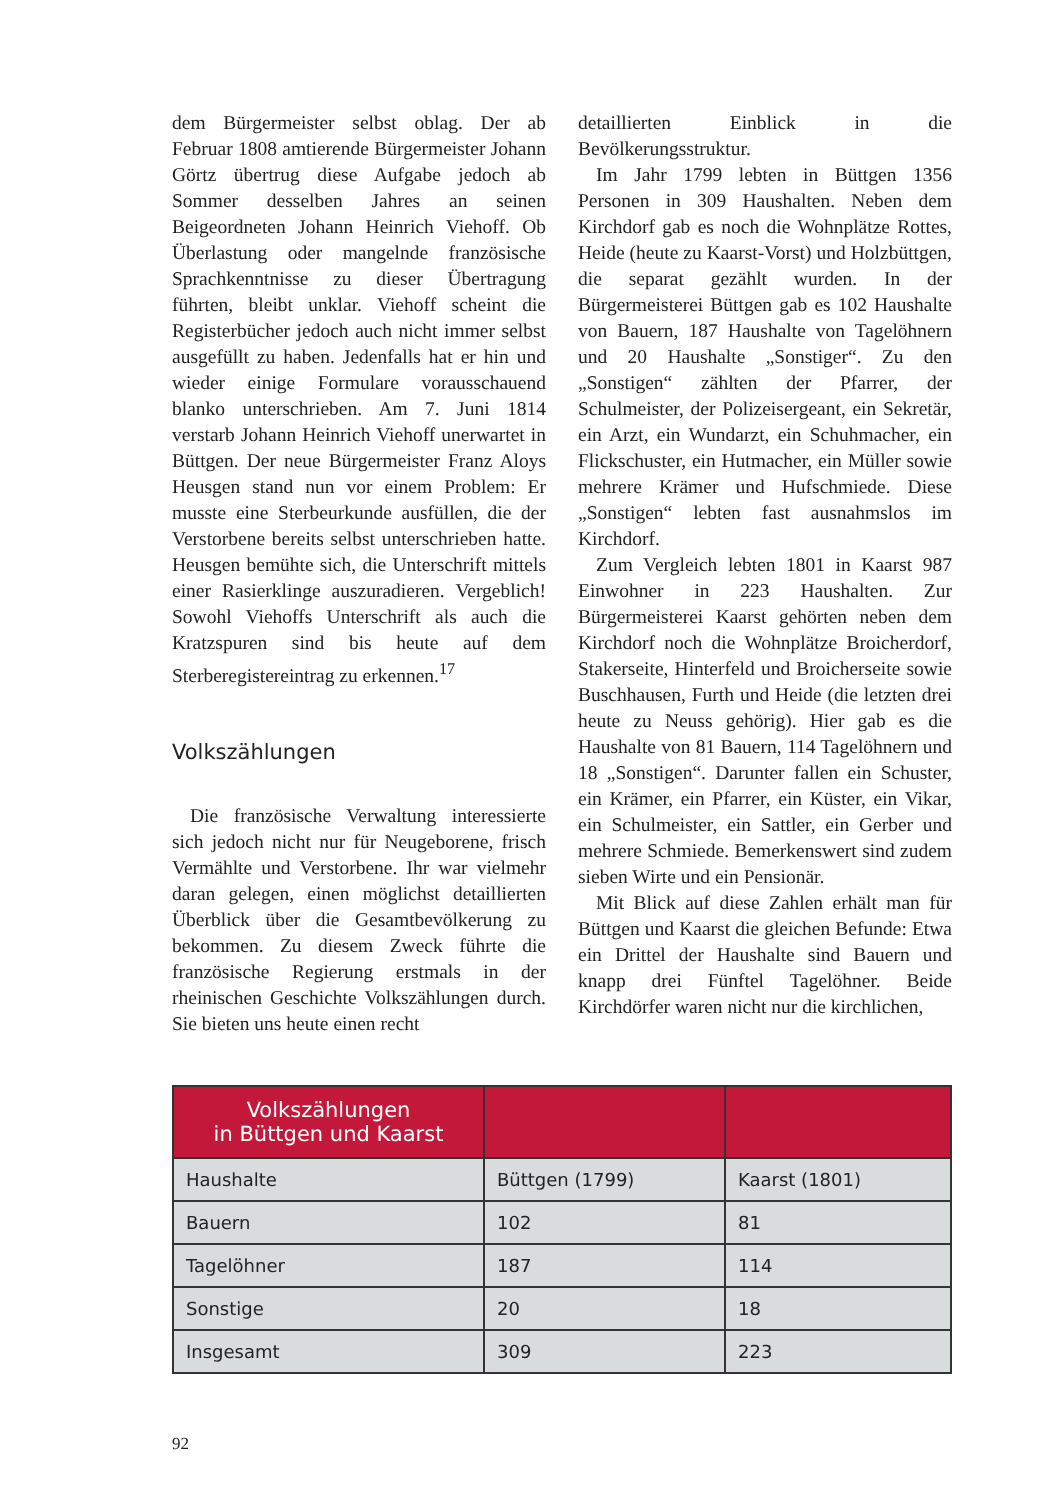dem Bürgermeister selbst oblag. Der ab Februar 1808 amtierende Bürgermeister Johann Görtz übertrug diese Aufgabe jedoch ab Sommer desselben Jahres an seinen Beigeordneten Johann Heinrich Viehoff. Ob Überlastung oder mangelnde französische Sprachkenntnisse zu dieser Übertragung führten, bleibt unklar. Viehoff scheint die Registerbücher jedoch auch nicht immer selbst ausgefüllt zu haben. Jedenfalls hat er hin und wieder einige Formulare vorausschauend blanko unterschrieben. Am 7. Juni 1814 verstarb Johann Heinrich Viehoff unerwartet in Büttgen. Der neue Bürgermeister Franz Aloys Heusgen stand nun vor einem Problem: Er musste eine Sterbeurkunde ausfüllen, die der Verstorbene bereits selbst unterschrieben hatte. Heusgen bemühte sich, die Unterschrift mittels einer Rasierklinge auszuradieren. Vergeblich! Sowohl Viehoffs Unterschrift als auch die Kratzspuren sind bis heute auf dem Sterberegistereintrag zu erkennen.<sup>17</sup>
Volkszählungen
Die französische Verwaltung interessierte sich jedoch nicht nur für Neugeborene, frisch Vermählte und Verstorbene. Ihr war vielmehr daran gelegen, einen möglichst detaillierten Überblick über die Gesamtbevölkerung zu bekommen. Zu diesem Zweck führte die französische Regierung erstmals in der rheinischen Geschichte Volkszählungen durch. Sie bieten uns heute einen recht
detaillierten Einblick in die Bevölkerungsstruktur.
Im Jahr 1799 lebten in Büttgen 1356 Personen in 309 Haushalten. Neben dem Kirchdorf gab es noch die Wohnplätze Rottes, Heide (heute zu Kaarst-Vorst) und Holzbüttgen, die separat gezählt wurden. In der Bürgermeisterei Büttgen gab es 102 Haushalte von Bauern, 187 Haushalte von Tagelöhnern und 20 Haushalte „Sonstiger“. Zu den „Sonstigen“ zählten der Pfarrer, der Schulmeister, der Polizeisergeant, ein Sekretär, ein Arzt, ein Wundarzt, ein Schuhmacher, ein Flickschuster, ein Hutmacher, ein Müller sowie mehrere Krämer und Hufschmiede. Diese „Sonstigen“ lebten fast ausnahmslos im Kirchdorf.
Zum Vergleich lebten 1801 in Kaarst 987 Einwohner in 223 Haushalten. Zur Bürgermeisterei Kaarst gehörten neben dem Kirchdorf noch die Wohnplätze Broicherdorf, Stakerseite, Hinterfeld und Broicherseite sowie Buschhausen, Furth und Heide (die letzten drei heute zu Neuss gehörig). Hier gab es die Haushalte von 81 Bauern, 114 Tagelöhnern und 18 „Sonstigen“. Darunter fallen ein Schuster, ein Krämer, ein Pfarrer, ein Küster, ein Vikar, ein Schulmeister, ein Sattler, ein Gerber und mehrere Schmiede. Bemerkenswert sind zudem sieben Wirte und ein Pensionär.
Mit Blick auf diese Zahlen erhält man für Büttgen und Kaarst die gleichen Befunde: Etwa ein Drittel der Haushalte sind Bauern und knapp drei Fünftel Tagelöhner. Beide Kirchdörfer waren nicht nur die kirchlichen,
| Volkszählungen in Büttgen und Kaarst | | |
| --- | --- | --- |
| Haushalte | Büttgen (1799) | Kaarst (1801) |
| Bauern | 102 | 81 |
| Tagelöhner | 187 | 114 |
| Sonstige | 20 | 18 |
| Insgesamt | 309 | 223 |
92